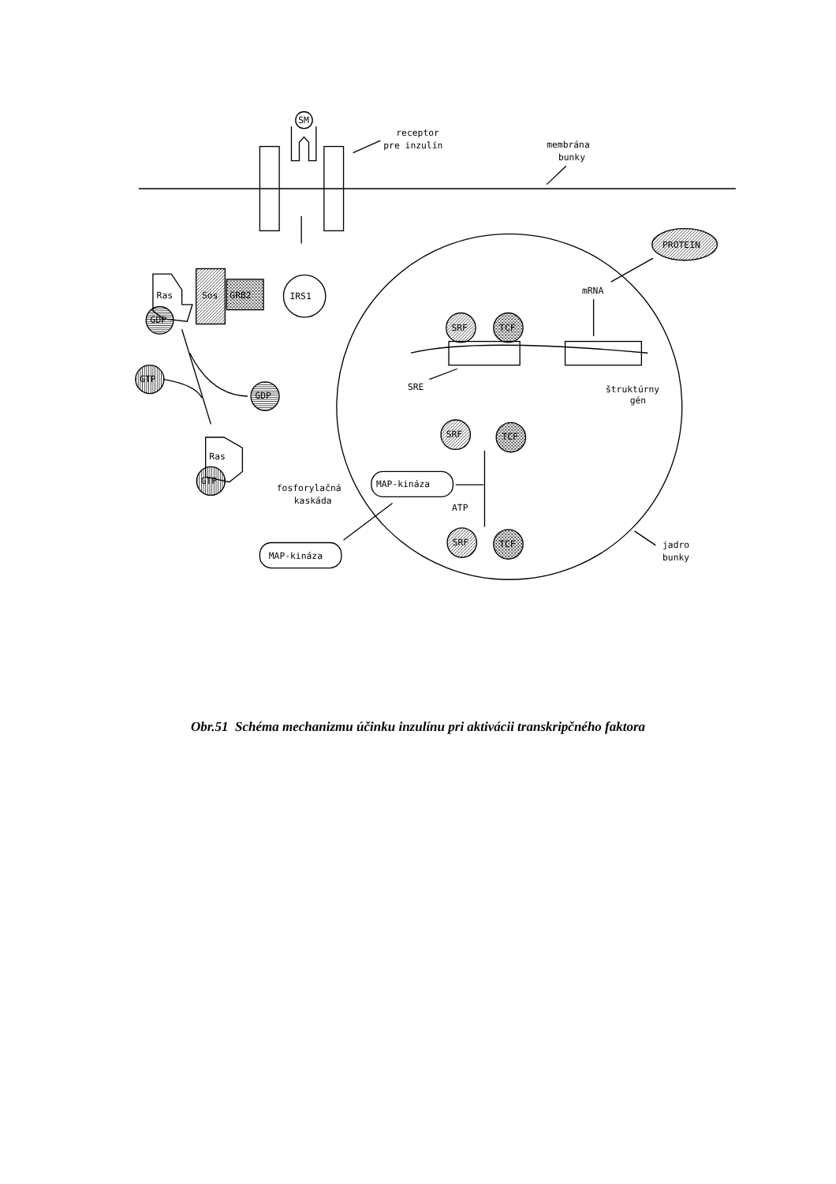SM
receptor
pre inzulín
membrána
bunky
IRS1
Ras
Sos
GRB2
GDP
GTP
GDP
Ras
GTP
fosforylačná
kaskáda
MAP-kináza
MAP-kináza
ATP
SRE
štruktúrny
gén
mRNA
PROTEIN
SRF
TCF
SRF
TCF
SRF
TCF
jadro
bunky
Obr.51 Schéma mechanizmu účinku inzulínu pri aktivácii transkripčného faktora